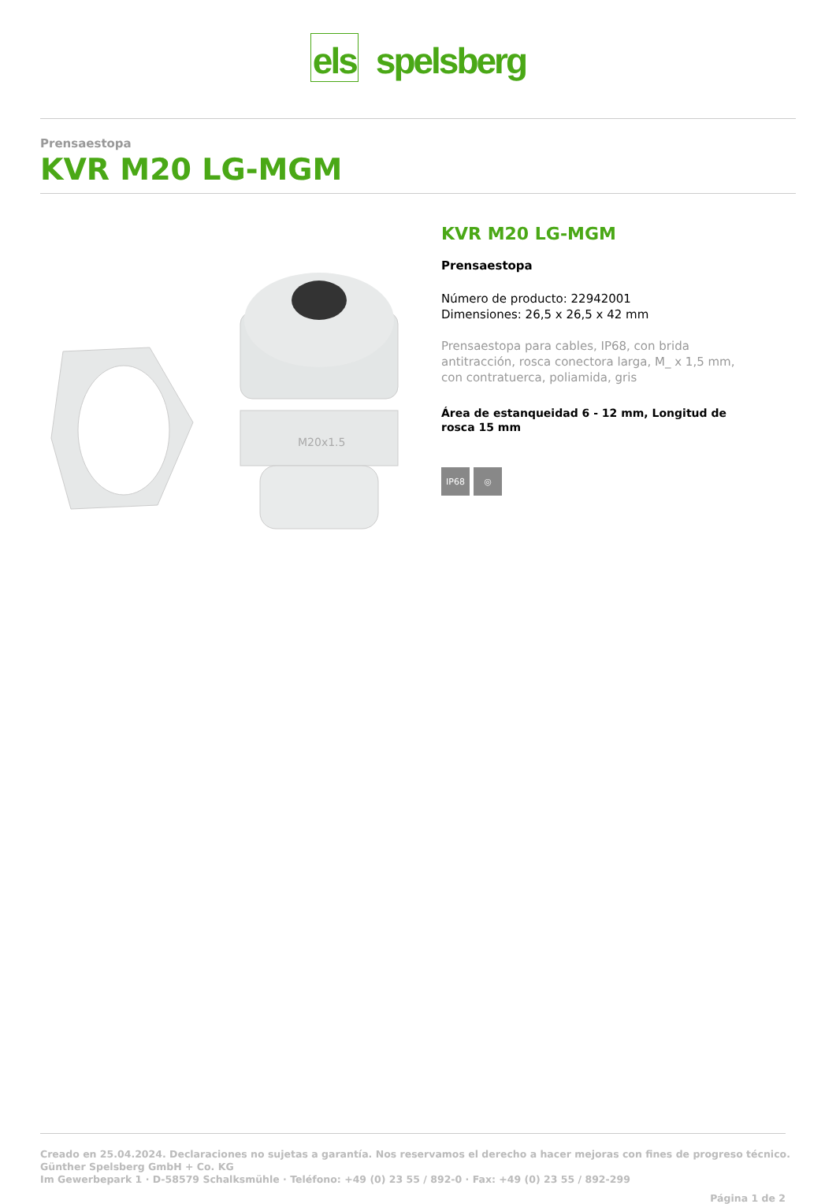els spelsberg
Prensaestopa
KVR M20 LG-MGM
M20x1.5
KVR M20 LG-MGM
Prensaestopa
Número de producto: 22942001
Dimensiones: 26,5 x 26,5 x 42 mm
Prensaestopa para cables, IP68, con brida antitracción, rosca conectora larga, M_ x 1,5 mm, con contratuerca, poliamida, gris
Área de estanqueidad 6 - 12 mm, Longitud de rosca 15 mm
IP68 ◎
Creado en 25.04.2024. Declaraciones no sujetas a garantía. Nos reservamos el derecho a hacer mejoras con fines de progreso técnico.
Günther Spelsberg GmbH + Co. KG
Im Gewerbepark 1 · D-58579 Schalksmühle · Teléfono: +49 (0) 23 55 / 892-0 · Fax: +49 (0) 23 55 / 892-299
Página 1 de 2